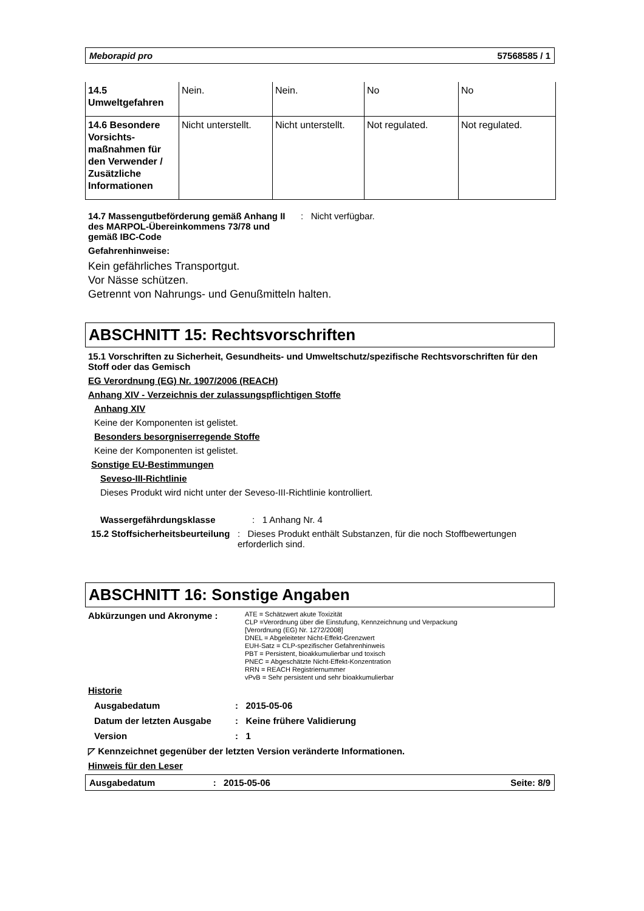Meborapid pro 57568585 / 1
| 14.5 Umweltgefahren | Nein. | Nein. | No | No |
| 14.6 Besondere Vorsichts-maßnahmen für den Verwender / Zusätzliche Informationen | Nicht unterstellt. | Nicht unterstellt. | Not regulated. | Not regulated. |
14.7 Massengutbeförderung gemäß Anhang II des MARPOL-Übereinkommens 73/78 und gemäß IBC-Code
: Nicht verfügbar.
Gefahrenhinweise:
Kein gefährliches Transportgut.
Vor Nässe schützen.
Getrennt von Nahrungs- und Genußmitteln halten.
ABSCHNITT 15: Rechtsvorschriften
15.1 Vorschriften zu Sicherheit, Gesundheits- und Umweltschutz/spezifische Rechtsvorschriften für den Stoff oder das Gemisch
EG Verordnung (EG) Nr. 1907/2006 (REACH)
Anhang XIV - Verzeichnis der zulassungspflichtigen Stoffe
Anhang XIV
Keine der Komponenten ist gelistet.
Besonders besorgniserregende Stoffe
Keine der Komponenten ist gelistet.
Sonstige EU-Bestimmungen
Seveso-III-Richtlinie
Dieses Produkt wird nicht unter der Seveso-III-Richtlinie kontrolliert.
Wassergefährdungsklasse : 1 Anhang Nr. 4
15.2 Stoffsicherheitsbeurteilung
: Dieses Produkt enthält Substanzen, für die noch Stoffbewertungen erforderlich sind.
ABSCHNITT 16: Sonstige Angaben
Abkürzungen und Akronyme :
ATE = Schätzwert akute Toxizität
CLP =Verordnung über die Einstufung, Kennzeichnung und Verpackung
[Verordnung (EG) Nr. 1272/2008]
DNEL = Abgeleiteter Nicht-Effekt-Grenzwert
EUH-Satz = CLP-spezifischer Gefahrenhinweis
PBT = Persistent, bioakkumulierbar und toxisch
PNEC = Abgeschätzte Nicht-Effekt-Konzentration
RRN = REACH Registriernummer
vPvB = Sehr persistent und sehr bioakkumulierbar
Historie
Ausgabedatum : 2015-05-06
Datum der letzten Ausgabe : Keine frühere Validierung
Version : 1
◸ Kennzeichnet gegenüber der letzten Version veränderte Informationen.
Hinweis für den Leser
Ausgabedatum: 2015-05-06 Seite: 8/9